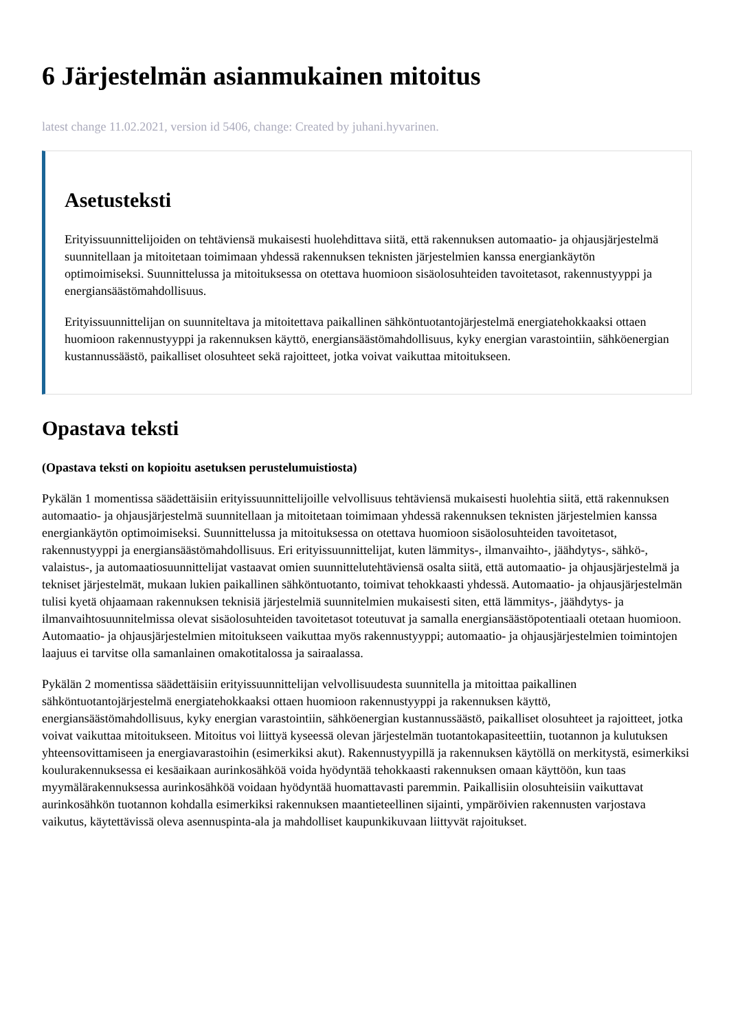6 Järjestelmän asianmukainen mitoitus
latest change 11.02.2021, version id 5406, change: Created by juhani.hyvarinen.
Asetusteksti
Erityissuunnittelijoiden on tehtäviensä mukaisesti huolehdittava siitä, että rakennuksen automaatio- ja ohjausjärjestelmä suunnitellaan ja mitoitetaan toimimaan yhdessä rakennuksen teknisten järjestelmien kanssa energiankäytön optimoimiseksi. Suunnittelussa ja mitoituksessa on otettava huomioon sisäolosuhteiden tavoitetasot, rakennustyyppi ja energiansäästömahdollisuus.
Erityissuunnittelijan on suunniteltava ja mitoitettava paikallinen sähköntuotantojärjestelmä energiatehokkaaksi ottaen huomioon rakennustyyppi ja rakennuksen käyttö, energiansäästömahdollisuus, kyky energian varastointiin, sähköenergian kustannussäästö, paikalliset olosuhteet sekä rajoitteet, jotka voivat vaikuttaa mitoitukseen.
Opastava teksti
(Opastava teksti on kopioitu asetuksen perustelumuistiosta)
Pykälän 1 momentissa säädettäisiin erityissuunnittelijoille velvollisuus tehtäviensä mukaisesti huolehtia siitä, että rakennuksen automaatio- ja ohjausjärjestelmä suunnitellaan ja mitoitetaan toimimaan yhdessä rakennuksen teknisten järjestelmien kanssa energiankäytön optimoimiseksi. Suunnittelussa ja mitoituksessa on otettava huomioon sisäolosuhteiden tavoitetasot, rakennustyyppi ja energiansäästömahdollisuus. Eri erityissuunnittelijat, kuten lämmitys-, ilmanvaihto-, jäähdytys-, sähkö-, valaistus-, ja automaatiosuunnittelijat vastaavat omien suunnittelutehtäviensä osalta siitä, että automaatio- ja ohjausjärjestelmä ja tekniset järjestelmät, mukaan lukien paikallinen sähköntuotanto, toimivat tehokkaasti yhdessä. Automaatio- ja ohjausjärjestelmän tulisi kyetä ohjaamaan rakennuksen teknisiä järjestelmiä suunnitelmien mukaisesti siten, että lämmitys-, jäähdytys- ja ilmanvaihtosuunnitelmissa olevat sisäolosuhteiden tavoitetasot toteutuvat ja samalla energiansäästöpotentiaali otetaan huomioon. Automaatio- ja ohjausjärjestelmien mitoitukseen vaikuttaa myös rakennustyyppi; automaatio- ja ohjausjärjestelmien toimintojen laajuus ei tarvitse olla samanlainen omakotitalossa ja sairaalassa.
Pykälän 2 momentissa säädettäisiin erityissuunnittelijan velvollisuudesta suunnitella ja mitoittaa paikallinen sähköntuotantojärjestelmä energiatehokkaaksi ottaen huomioon rakennustyyppi ja rakennuksen käyttö, energiansäästömahdollisuus, kyky energian varastointiin, sähköenergian kustannussäästö, paikalliset olosuhteet ja rajoitteet, jotka voivat vaikuttaa mitoitukseen. Mitoitus voi liittyä kyseessä olevan järjestelmän tuotantokapasiteettiin, tuotannon ja kulutuksen yhteensovittamiseen ja energiavarastoihin (esimerkiksi akut). Rakennustyypillä ja rakennuksen käytöllä on merkitystä, esimerkiksi koulurakennuksessa ei kesäaikaan aurinkosähköä voida hyödyntää tehokkaasti rakennuksen omaan käyttöön, kun taas myymälärakennuksessa aurinkosähköä voidaan hyödyntää huomattavasti paremmin. Paikallisiin olosuhteisiin vaikuttavat aurinkosähkön tuotannon kohdalla esimerkiksi rakennuksen maantieteellinen sijainti, ympäröivien rakennusten varjostava vaikutus, käytettävissä oleva asennuspinta-ala ja mahdolliset kaupunkikuvaan liittyvät rajoitukset.